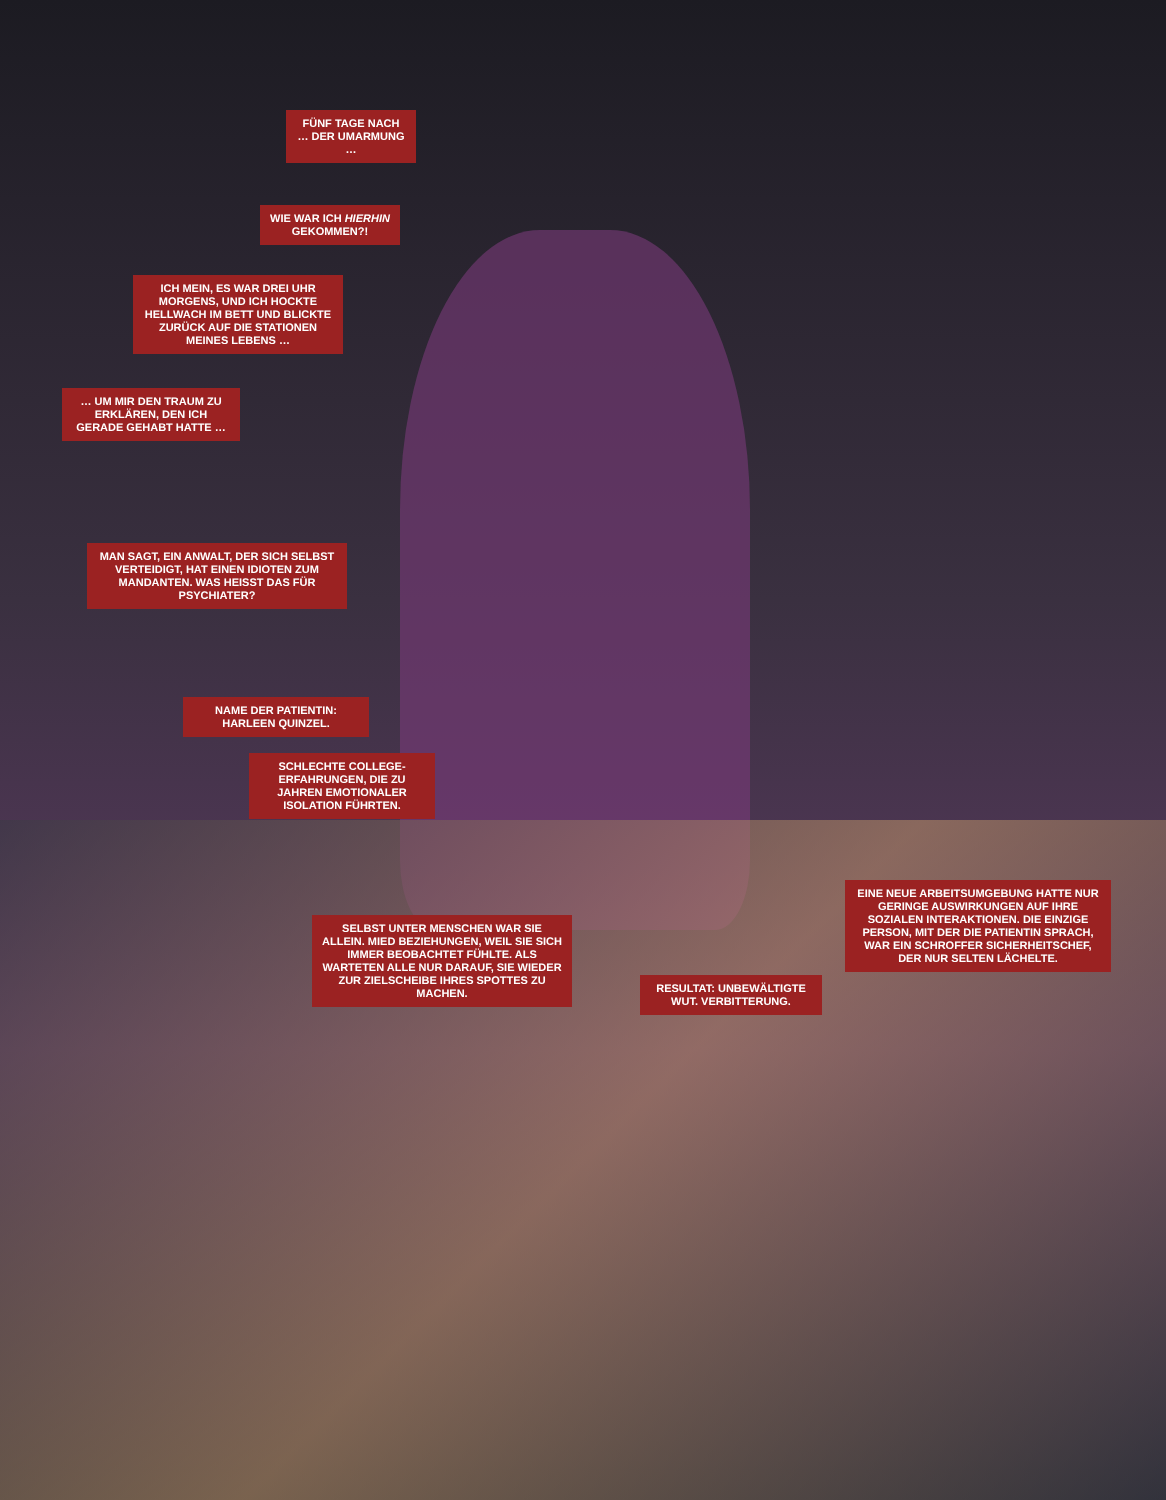FÜNF TAGE NACH … DER UMARMUNG …
WIE WAR ICH HIERHIN GEKOMMEN?!
ICH MEIN, ES WAR DREI UHR MORGENS, UND ICH HOCKTE HELLWACH IM BETT UND BLICKTE ZURÜCK AUF DIE STATIONEN MEINES LEBENS …
… UM MIR DEN TRAUM ZU ERKLÄREN, DEN ICH GERADE GEHABT HATTE …
MAN SAGT, EIN ANWALT, DER SICH SELBST VERTEIDIGT, HAT EINEN IDIOTEN ZUM MANDANTEN. WAS HEISST DAS FÜR PSYCHIATER?
NAME DER PATIENTIN: HARLEEN QUINZEL.
SCHLECHTE COLLEGE-ERFAHRUNGEN, DIE ZU JAHREN EMOTIONALER ISOLATION FÜHRTEN.
SELBST UNTER MENSCHEN WAR SIE ALLEIN. MIED BEZIEHUNGEN, WEIL SIE SICH IMMER BEOBACHTET FÜHLTE. ALS WARTETEN ALLE NUR DARAUF, SIE WIEDER ZUR ZIELSCHEIBE IHRES SPOTTES ZU MACHEN.
RESULTAT: UNBEWÄLTIGTE WUT. VERBITTERUNG.
EINE NEUE ARBEITSUMGEBUNG HATTE NUR GERINGE AUSWIRKUNGEN AUF IHRE SOZIALEN INTERAKTIONEN. DIE EINZIGE PERSON, MIT DER DIE PATIENTIN SPRACH, WAR EIN SCHROFFER SICHERHEITSCHEF, DER NUR SELTEN LÄCHELTE.